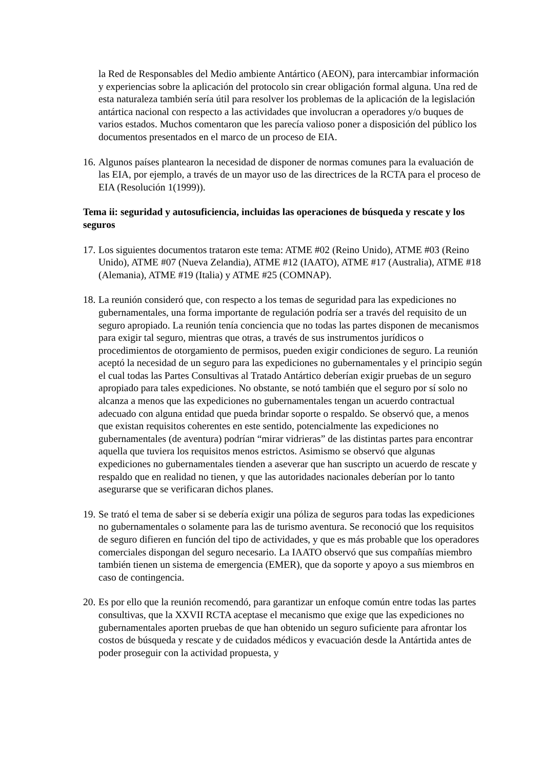la Red de Responsables del Medio ambiente Antártico (AEON), para intercambiar información y experiencias sobre la aplicación del protocolo sin crear obligación formal alguna. Una red de esta naturaleza también sería útil para resolver los problemas de la aplicación de la legislación antártica nacional con respecto a las actividades que involucran a operadores y/o buques de varios estados. Muchos comentaron que les parecía valioso poner a disposición del público los documentos presentados en el marco de un proceso de EIA.
16. Algunos países plantearon la necesidad de disponer de normas comunes para la evaluación de las EIA, por ejemplo, a través de un mayor uso de las directrices de la RCTA para el proceso de EIA (Resolución 1(1999)).
Tema ii: seguridad y autosuficiencia, incluidas las operaciones de búsqueda y rescate y los seguros
17. Los siguientes documentos trataron este tema: ATME #02 (Reino Unido), ATME #03 (Reino Unido), ATME #07 (Nueva Zelandia), ATME #12 (IAATO), ATME #17 (Australia), ATME #18 (Alemania), ATME #19 (Italia) y ATME #25 (COMNAP).
18. La reunión consideró que, con respecto a los temas de seguridad para las expediciones no gubernamentales, una forma importante de regulación podría ser a través del requisito de un seguro apropiado. La reunión tenía conciencia que no todas las partes disponen de mecanismos para exigir tal seguro, mientras que otras, a través de sus instrumentos jurídicos o procedimientos de otorgamiento de permisos, pueden exigir condiciones de seguro. La reunión aceptó la necesidad de un seguro para las expediciones no gubernamentales y el principio según el cual todas las Partes Consultivas al Tratado Antártico deberían exigir pruebas de un seguro apropiado para tales expediciones. No obstante, se notó también que el seguro por sí solo no alcanza a menos que las expediciones no gubernamentales tengan un acuerdo contractual adecuado con alguna entidad que pueda brindar soporte o respaldo. Se observó que, a menos que existan requisitos coherentes en este sentido, potencialmente las expediciones no gubernamentales (de aventura) podrían “mirar vidrieras” de las distintas partes para encontrar aquella que tuviera los requisitos menos estrictos. Asimismo se observó que algunas expediciones no gubernamentales tienden a aseverar que han suscripto un acuerdo de rescate y respaldo que en realidad no tienen, y que las autoridades nacionales deberían por lo tanto asegurarse que se verificaran dichos planes.
19. Se trató el tema de saber si se debería exigir una póliza de seguros para todas las expediciones no gubernamentales o solamente para las de turismo aventura. Se reconoció que los requisitos de seguro difieren en función del tipo de actividades, y que es más probable que los operadores comerciales dispongan del seguro necesario. La IAATO observó que sus compañías miembro también tienen un sistema de emergencia (EMER), que da soporte y apoyo a sus miembros en caso de contingencia.
20. Es por ello que la reunión recomendó, para garantizar un enfoque común entre todas las partes consultivas, que la XXVII RCTA aceptase el mecanismo que exige que las expediciones no gubernamentales aporten pruebas de que han obtenido un seguro suficiente para afrontar los costos de búsqueda y rescate y de cuidados médicos y evacuación desde la Antártida antes de poder proseguir con la actividad propuesta, y